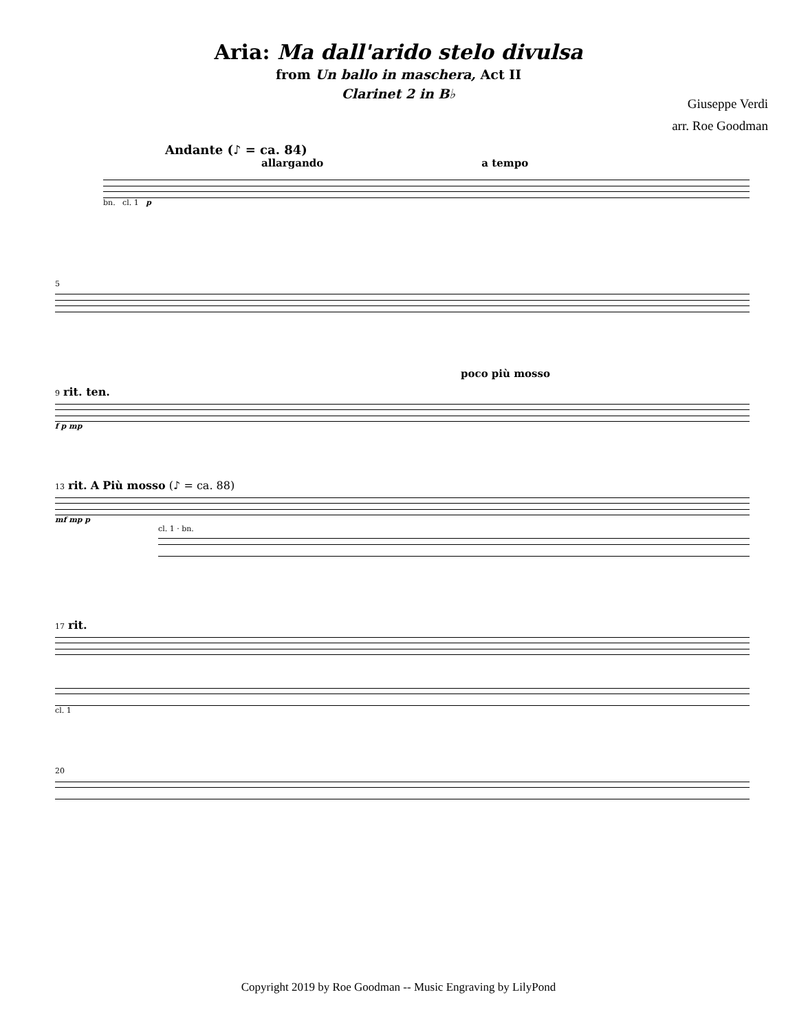Aria: Ma dall'arido stelo divulsa
from Un ballo in maschera, Act II
Clarinet 2 in B♭
Giuseppe Verdi
arr. Roe Goodman
Andante (♪ = ca. 84)
allargando a tempo
bn. cl. 1 p
5
poco più mosso
9 rit. ten.
f p mp
13 rit. A Più mosso (♪ = ca. 88)
mf mp p
cl. 1 · bn.
17 rit.
cl. 1
20
Copyright 2019 by Roe Goodman -- Music Engraving by LilyPond